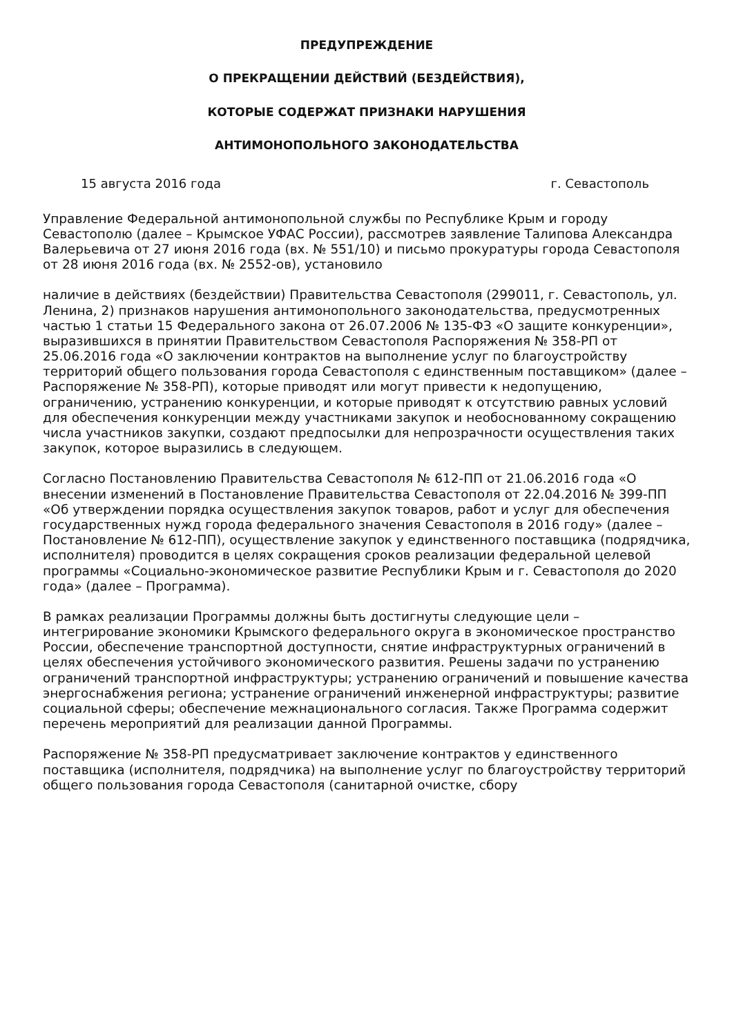ПРЕДУПРЕЖДЕНИЕ
О ПРЕКРАЩЕНИИ ДЕЙСТВИЙ (БЕЗДЕЙСТВИЯ),
КОТОРЫЕ СОДЕРЖАТ ПРИЗНАКИ НАРУШЕНИЯ
АНТИМОНОПОЛЬНОГО ЗАКОНОДАТЕЛЬСТВА
15 августа 2016 года г. Севастополь
Управление Федеральной антимонопольной службы по Республике Крым и городу Севастополю (далее – Крымское УФАС России), рассмотрев заявление Талипова Александра Валерьевича от 27 июня 2016 года (вх. № 551/10) и письмо прокуратуры города Севастополя от 28 июня 2016 года (вх. № 2552-ов), установило
наличие в действиях (бездействии) Правительства Севастополя (299011, г. Севастополь, ул. Ленина, 2) признаков нарушения антимонопольного законодательства, предусмотренных частью 1 статьи 15 Федерального закона от 26.07.2006 № 135-ФЗ «О защите конкуренции», выразившихся в принятии Правительством Севастополя Распоряжения № 358-РП от 25.06.2016 года «О заключении контрактов на выполнение услуг по благоустройству территорий общего пользования города Севастополя с единственным поставщиком» (далее – Распоряжение № 358-РП), которые приводят или могут привести к недопущению, ограничению, устранению конкуренции, и которые приводят к отсутствию равных условий для обеспечения конкуренции между участниками закупок и необоснованному сокращению числа участников закупки, создают предпосылки для непрозрачности осуществления таких закупок, которое выразились в следующем.
Согласно Постановлению Правительства Севастополя № 612-ПП от 21.06.2016 года «О внесении изменений в Постановление Правительства Севастополя от 22.04.2016 № 399-ПП «Об утверждении порядка осуществления закупок товаров, работ и услуг для обеспечения государственных нужд города федерального значения Севастополя в 2016 году» (далее – Постановление № 612-ПП), осуществление закупок у единственного поставщика (подрядчика, исполнителя) проводится в целях сокращения сроков реализации федеральной целевой программы «Социально-экономическое развитие Республики Крым и г. Севастополя до 2020 года» (далее – Программа).
В рамках реализации Программы должны быть достигнуты следующие цели – интегрирование экономики Крымского федерального округа в экономическое пространство России, обеспечение транспортной доступности, снятие инфраструктурных ограничений в целях обеспечения устойчивого экономического развития. Решены задачи по устранению ограничений транспортной инфраструктуры; устранению ограничений и повышение качества энергоснабжения региона; устранение ограничений инженерной инфраструктуры; развитие социальной сферы; обеспечение межнационального согласия. Также Программа содержит перечень мероприятий для реализации данной Программы.
Распоряжение № 358-РП предусматривает заключение контрактов у единственного поставщика (исполнителя, подрядчика) на выполнение услуг по благоустройству территорий общего пользования города Севастополя (санитарной очистке, сбору